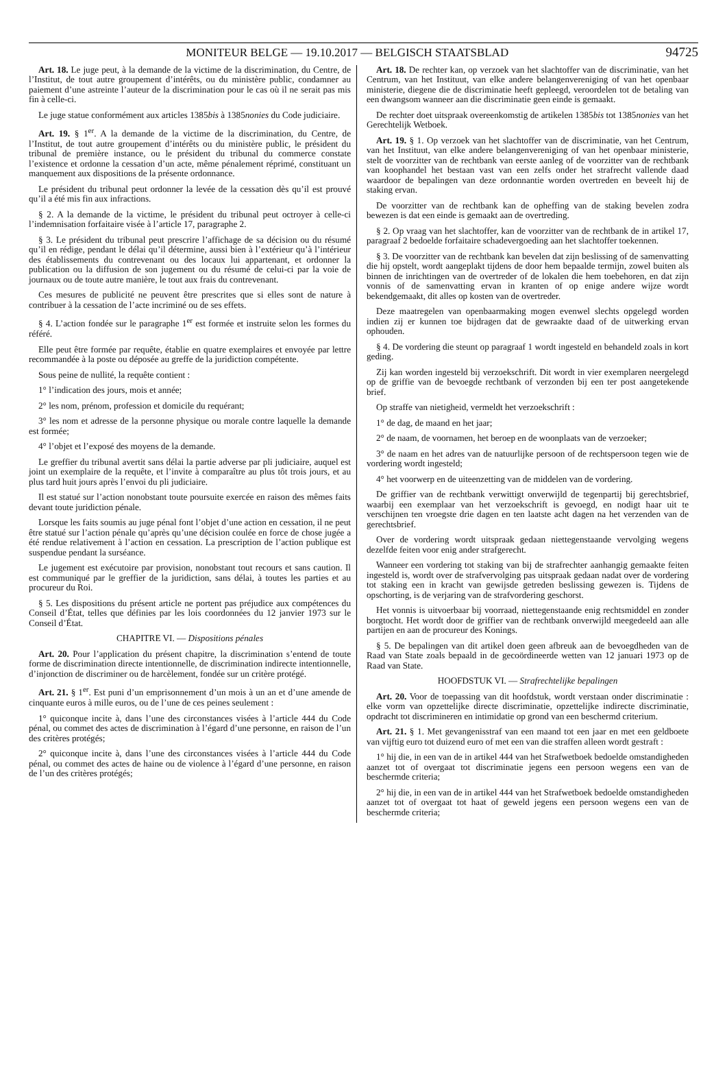MONITEUR BELGE — 19.10.2017 — BELGISCH STAATSBLAD 94725
Art. 18. Le juge peut, à la demande de la victime de la discrimination, du Centre, de l’Institut, de tout autre groupement d’intérêts, ou du ministère public, condamner au paiement d’une astreinte l’auteur de la discrimination pour le cas où il ne serait pas mis fin à celle-ci.
Le juge statue conformément aux articles 1385bis à 1385nonies du Code judiciaire.
Art. 19. § 1<sup>er</sup>. A la demande de la victime de la discrimination, du Centre, de l’Institut, de tout autre groupement d’intérêts ou du ministère public, le président du tribunal de première instance, ou le président du tribunal du commerce constate l’existence et ordonne la cessation d’un acte, même pénalement réprimé, constituant un manquement aux dispositions de la présente ordonnance.
Le président du tribunal peut ordonner la levée de la cessation dès qu’il est prouvé qu’il a été mis fin aux infractions.
§ 2. A la demande de la victime, le président du tribunal peut octroyer à celle-ci l’indemnisation forfaitaire visée à l’article 17, paragraphe 2.
§ 3. Le président du tribunal peut prescrire l’affichage de sa décision ou du résumé qu’il en rédige, pendant le délai qu’il détermine, aussi bien à l’extérieur qu’à l’intérieur des établissements du contrevenant ou des locaux lui appartenant, et ordonner la publication ou la diffusion de son jugement ou du résumé de celui-ci par la voie de journaux ou de toute autre manière, le tout aux frais du contrevenant.
Ces mesures de publicité ne peuvent être prescrites que si elles sont de nature à contribuer à la cessation de l’acte incriminé ou de ses effets.
§ 4. L’action fondée sur le paragraphe 1<sup>er</sup> est formée et instruite selon les formes du référé.
Elle peut être formée par requête, établie en quatre exemplaires et envoyée par lettre recommandée à la poste ou déposée au greffe de la juridiction compétente.
Sous peine de nullité, la requête contient :
1° l’indication des jours, mois et année;
2° les nom, prénom, profession et domicile du requérant;
3° les nom et adresse de la personne physique ou morale contre laquelle la demande est formée;
4° l’objet et l’exposé des moyens de la demande.
Le greffier du tribunal avertit sans délai la partie adverse par pli judiciaire, auquel est joint un exemplaire de la requête, et l’invite à comparaître au plus tôt trois jours, et au plus tard huit jours après l’envoi du pli judiciaire.
Il est statué sur l’action nonobstant toute poursuite exercée en raison des mêmes faits devant toute juridiction pénale.
Lorsque les faits soumis au juge pénal font l’objet d’une action en cessation, il ne peut être statué sur l’action pénale qu’après qu’une décision coulée en force de chose jugée a été rendue relativement à l’action en cessation. La prescription de l’action publique est suspendue pendant la surséance.
Le jugement est exécutoire par provision, nonobstant tout recours et sans caution. Il est communiqué par le greffier de la juridiction, sans délai, à toutes les parties et au procureur du Roi.
§ 5. Les dispositions du présent article ne portent pas préjudice aux compétences du Conseil d’État, telles que définies par les lois coordonnées du 12 janvier 1973 sur le Conseil d’État.
CHAPITRE VI. — Dispositions pénales
Art. 20. Pour l’application du présent chapitre, la discrimination s’entend de toute forme de discrimination directe intentionnelle, de discrimination indirecte intentionnelle, d’injonction de discriminer ou de harcèlement, fondée sur un critère protégé.
Art. 21. § 1<sup>er</sup>. Est puni d’un emprisonnement d’un mois à un an et d’une amende de cinquante euros à mille euros, ou de l’une de ces peines seulement :
1° quiconque incite à, dans l’une des circonstances visées à l’article 444 du Code pénal, ou commet des actes de discrimination à l’égard d’une personne, en raison de l’un des critères protégés;
2° quiconque incite à, dans l’une des circonstances visées à l’article 444 du Code pénal, ou commet des actes de haine ou de violence à l’égard d’une personne, en raison de l’un des critères protégés;
Art. 18. De rechter kan, op verzoek van het slachtoffer van de discriminatie, van het Centrum, van het Instituut, van elke andere belangenvereniging of van het openbaar ministerie, diegene die de discriminatie heeft gepleegd, veroordelen tot de betaling van een dwangsom wanneer aan die discriminatie geen einde is gemaakt.
De rechter doet uitspraak overeenkomstig de artikelen 1385bis tot 1385nonies van het Gerechtelijk Wetboek.
Art. 19. § 1. Op verzoek van het slachtoffer van de discriminatie, van het Centrum, van het Instituut, van elke andere belangenvereniging of van het openbaar ministerie, stelt de voorzitter van de rechtbank van eerste aanleg of de voorzitter van de rechtbank van koophandel het bestaan vast van een zelfs onder het strafrecht vallende daad waardoor de bepalingen van deze ordonnantie worden overtreden en beveelt hij de staking ervan.
De voorzitter van de rechtbank kan de opheffing van de staking bevelen zodra bewezen is dat een einde is gemaakt aan de overtreding.
§ 2. Op vraag van het slachtoffer, kan de voorzitter van de rechtbank de in artikel 17, paragraaf 2 bedoelde forfaitaire schadevergoeding aan het slachtoffer toekennen.
§ 3. De voorzitter van de rechtbank kan bevelen dat zijn beslissing of de samenvatting die hij opstelt, wordt aangeplakt tijdens de door hem bepaalde termijn, zowel buiten als binnen de inrichtingen van de overtreder of de lokalen die hem toebehoren, en dat zijn vonnis of de samenvatting ervan in kranten of op enige andere wijze wordt bekendgemaakt, dit alles op kosten van de overtreder.
Deze maatregelen van openbaarmaking mogen evenwel slechts opgelegd worden indien zij er kunnen toe bijdragen dat de gewraakte daad of de uitwerking ervan ophouden.
§ 4. De vordering die steunt op paragraaf 1 wordt ingesteld en behandeld zoals in kort geding.
Zij kan worden ingesteld bij verzoekschrift. Dit wordt in vier exemplaren neergelegd op de griffie van de bevoegde rechtbank of verzonden bij een ter post aangetekende brief.
Op straffe van nietigheid, vermeldt het verzoekschrift :
1° de dag, de maand en het jaar;
2° de naam, de voornamen, het beroep en de woonplaats van de verzoeker;
3° de naam en het adres van de natuurlijke persoon of de rechtspersoon tegen wie de vordering wordt ingesteld;
4° het voorwerp en de uiteenzetting van de middelen van de vordering.
De griffier van de rechtbank verwittigt onverwijld de tegenpartij bij gerechtsbrief, waarbij een exemplaar van het verzoekschrift is gevoegd, en nodigt haar uit te verschijnen ten vroegste drie dagen en ten laatste acht dagen na het verzenden van de gerechtsbrief.
Over de vordering wordt uitspraak gedaan niettegenstaande vervolging wegens dezelfde feiten voor enig ander strafgerecht.
Wanneer een vordering tot staking van bij de strafrechter aanhangig gemaakte feiten ingesteld is, wordt over de strafvervolging pas uitspraak gedaan nadat over de vordering tot staking een in kracht van gewijsde getreden beslissing gewezen is. Tijdens de opschorting, is de verjaring van de strafvordering geschorst.
Het vonnis is uitvoerbaar bij voorraad, niettegenstaande enig rechtsmiddel en zonder borgtocht. Het wordt door de griffier van de rechtbank onverwijld meegedeeld aan alle partijen en aan de procureur des Konings.
§ 5. De bepalingen van dit artikel doen geen afbreuk aan de bevoegdheden van de Raad van State zoals bepaald in de gecoördineerde wetten van 12 januari 1973 op de Raad van State.
HOOFDSTUK VI. — Strafrechtelijke bepalingen
Art. 20. Voor de toepassing van dit hoofdstuk, wordt verstaan onder discriminatie : elke vorm van opzettelijke directe discriminatie, opzettelijke indirecte discriminatie, opdracht tot discrimineren en intimidatie op grond van een beschermd criterium.
Art. 21. § 1. Met gevangenisstraf van een maand tot een jaar en met een geldboete van vijftig euro tot duizend euro of met een van die straffen alleen wordt gestraft :
1° hij die, in een van de in artikel 444 van het Strafwetboek bedoelde omstandigheden aanzet tot of overgaat tot discriminatie jegens een persoon wegens een van de beschermde criteria;
2° hij die, in een van de in artikel 444 van het Strafwetboek bedoelde omstandigheden aanzet tot of overgaat tot haat of geweld jegens een persoon wegens een van de beschermde criteria;